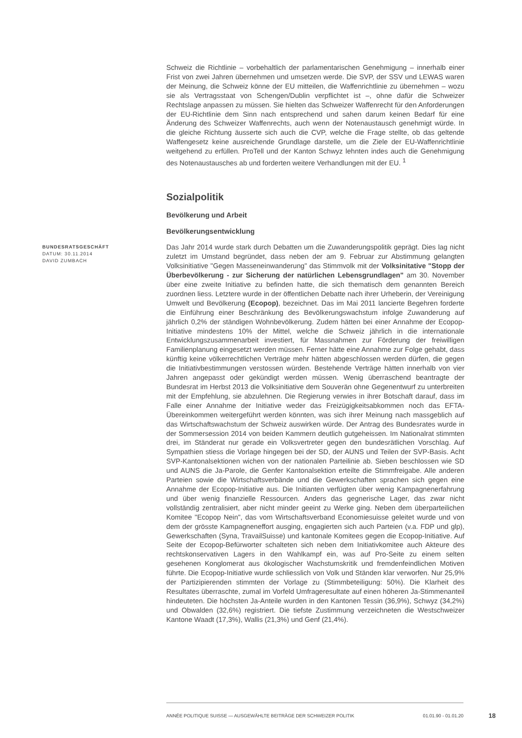Schweiz die Richtlinie – vorbehaltlich der parlamentarischen Genehmigung – innerhalb einer Frist von zwei Jahren übernehmen und umsetzen werde. Die SVP, der SSV und LEWAS waren der Meinung, die Schweiz könne der EU mitteilen, die Waffenrichtlinie zu übernehmen – wozu sie als Vertragsstaat von Schengen/Dublin verpflichtet ist –, ohne dafür die Schweizer Rechtslage anpassen zu müssen. Sie hielten das Schweizer Waffenrecht für den Anforderungen der EU-Richtlinie dem Sinn nach entsprechend und sahen darum keinen Bedarf für eine Änderung des Schweizer Waffenrechts, auch wenn der Notenaustausch genehmigt würde. In die gleiche Richtung äusserte sich auch die CVP, welche die Frage stellte, ob das geltende Waffengesetz keine ausreichende Grundlage darstelle, um die Ziele der EU-Waffenrichtlinie weitgehend zu erfüllen. ProTell und der Kanton Schwyz lehnten indes auch die Genehmigung des Notenaustausches ab und forderten weitere Verhandlungen mit der EU. <sup>1</sup>
Sozialpolitik
Bevölkerung und Arbeit
Bevölkerungsentwicklung
BUNDESRATSGESCHÄFT
DATUM: 30.11.2014
DAVID ZUMBACH
Das Jahr 2014 wurde stark durch Debatten um die Zuwanderungspolitik geprägt. Dies lag nicht zuletzt im Umstand begründet, dass neben der am 9. Februar zur Abstimmung gelangten Volksinitiative "Gegen Masseneinwanderung" das Stimmvolk mit der Volksinitative "Stopp der Überbevölkerung - zur Sicherung der natürlichen Lebensgrundlagen" am 30. November über eine zweite Initiative zu befinden hatte, die sich thematisch dem genannten Bereich zuordnen liess. Letztere wurde in der öffentlichen Debatte nach ihrer Urheberin, der Vereinigung Umwelt und Bevölkerung (Ecopop), bezeichnet. Das im Mai 2011 lancierte Begehren forderte die Einführung einer Beschränkung des Bevölkerungswachstum infolge Zuwanderung auf jährlich 0,2% der ständigen Wohnbevölkerung. Zudem hätten bei einer Annahme der Ecopop-Initiative mindestens 10% der Mittel, welche die Schweiz jährlich in die internationale Entwicklungszusammenarbeit investiert, für Massnahmen zur Förderung der freiwilligen Familienplanung eingesetzt werden müssen. Ferner hätte eine Annahme zur Folge gehabt, dass künftig keine völkerrechtlichen Verträge mehr hätten abgeschlossen werden dürfen, die gegen die Initiativbestimmungen verstossen würden. Bestehende Verträge hätten innerhalb von vier Jahren angepasst oder gekündigt werden müssen. Wenig überraschend beantragte der Bundesrat im Herbst 2013 die Volksinitiative dem Souverän ohne Gegenentwurf zu unterbreiten mit der Empfehlung, sie abzulehnen. Die Regierung verwies in ihrer Botschaft darauf, dass im Falle einer Annahme der Initiative weder das Freizügigkeitsabkommen noch das EFTA-Übereinkommen weitergeführt werden könnten, was sich ihrer Meinung nach massgeblich auf das Wirtschaftswachstum der Schweiz auswirken würde. Der Antrag des Bundesrates wurde in der Sommersession 2014 von beiden Kammern deutlich gutgeheissen. Im Nationalrat stimmten drei, im Ständerat nur gerade ein Volksvertreter gegen den bundesrätlichen Vorschlag. Auf Sympathien stiess die Vorlage hingegen bei der SD, der AUNS und Teilen der SVP-Basis. Acht SVP-Kantonalsektionen wichen von der nationalen Parteilinie ab. Sieben beschlossen wie SD und AUNS die Ja-Parole, die Genfer Kantonalsektion erteilte die Stimmfreigabe. Alle anderen Parteien sowie die Wirtschaftsverbände und die Gewerkschaften sprachen sich gegen eine Annahme der Ecopop-Initiative aus. Die Initianten verfügten über wenig Kampagnenerfahrung und über wenig finanzielle Ressourcen. Anders das gegnerische Lager, das zwar nicht vollständig zentralisiert, aber nicht minder geeint zu Werke ging. Neben dem überparteilichen Komitee "Ecopop Nein", das vom Wirtschaftsverband Economiesuisse geleitet wurde und von dem der grösste Kampagneneffort ausging, engagierten sich auch Parteien (v.a. FDP und glp), Gewerkschaften (Syna, TravailSuisse) und kantonale Komitees gegen die Ecopop-Initiative. Auf Seite der Ecopop-Befürworter schalteten sich neben dem Initiativkomitee auch Akteure des rechtskonservativen Lagers in den Wahlkampf ein, was auf Pro-Seite zu einem selten gesehenen Konglomerat aus ökologischer Wachstumskritik und fremdenfeindlichen Motiven führte. Die Ecopop-Initiative wurde schliesslich von Volk und Ständen klar verworfen. Nur 25,9% der Partizipierenden stimmten der Vorlage zu (Stimmbeteiligung: 50%). Die Klarheit des Resultates überraschte, zumal im Vorfeld Umfrageresultate auf einen höheren Ja-Stimmenanteil hindeuteten. Die höchsten Ja-Anteile wurden in den Kantonen Tessin (36,9%), Schwyz (34,2%) und Obwalden (32,6%) registriert. Die tiefste Zustimmung verzeichneten die Westschweizer Kantone Waadt (17,3%), Wallis (21,3%) und Genf (21,4%).
ANNÉE POLITIQUE SUISSE — AUSGEWÄHLTE BEITRÄGE DER SCHWEIZER POLITIK 01.01.90 - 01.01.20
18